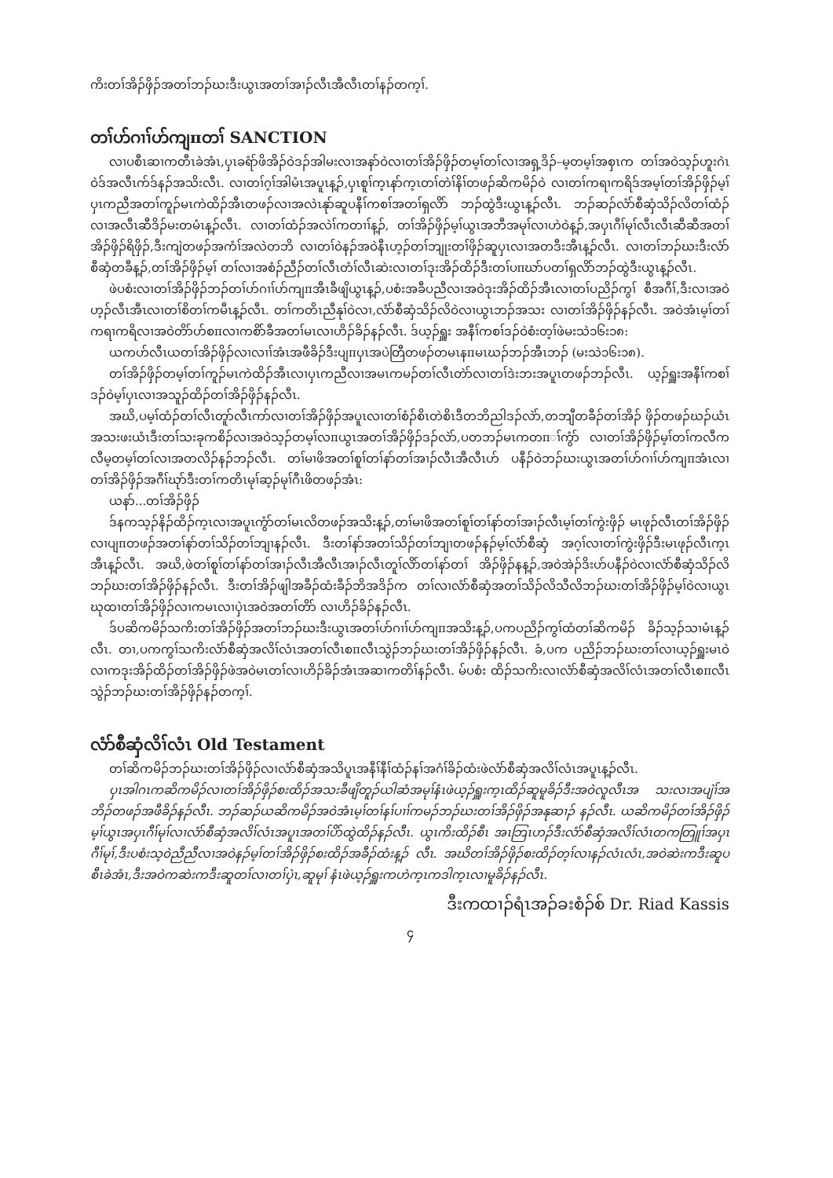ကိးတၢ်အိၣ်ဖှိၣ်အတၢ်ဘၣ်ဃးဒီးယွၤအတၢ်အၢၣ်လီၤအီလီၤတၢ်နၣ်တက့ၢ်.
တၢ်ဟ်ဂၢၢ်ဟ်ကျπတၢ် SANCTION
လၢပစီၤဆၢကတီၤခဲအံၤ,ပှၤခရံာ်ဖိအိၣ်ဝဲဒၣ်အါမးလၢအနာ်ဝဲလၢတၢ်အိၣ်ဖှိၣ်တမ့ၢ်တၢ်လၢအရှ့ဒိၣ်–မ့တမ့ၢ်အစှၤက တၢ်အဝဲသ့ၣ်ဟူးဂဲၤဝဲဒ်အလီၤက်ဒ်နၣ်အသိးလီၤ. လၢတၢ်ဂ့ၢ်အါမံၤအပူၤန့ၣ်,ပှၤစူၢ်က့ၤနာ်က့ၤတၢ်တဲၢ်နိၢ်တဖၣ်ဆိကမိၣ်ဝဲ လၢတၢ်ကရၢကရိဒ်အမ့ၢ်တၢ်အိၣ်ဖှိၣ်မ့ၢ်ပှၤကညီအတၢ်ကူၣ်မၤကဲထိၣ်အီၤတဖၣ်လၢအလဲၤနုာ်ဆူပနီၢ်ကစၢ်အတၢ်ရှလိာ် ဘၣ်ထွဲဒီးယွၤန့ၣ်လီၤ. ဘၣ်ဆၣ်လံာ်စီဆှံသိၣ်လိတၢ်ထံၣ်လၢအလီၤဆီဒိၣ်မးတမံၤန့ၣ်လီၤ. လၢတၢ်ထံၣ်အလဲၢ်ကတၢၢ်န့ၣ်, တၢ်အိၣ်ဖှိၣ်မ့ၢ်ယွၤအဘီအမုၢ်လၢဟဲဝဲန့ၣ်,အပှၤဂီၢ်မုၢ်လီၤလီၤဆီဆီအတၢ်အိၣ်ဖှိၣ်ရိဖှိၣ်,ဒီးကျဲတဖၣ်အကံၢ်အလဲတဘိ လၢတၢ်ဝဲနၣ်အဝဲနီၤဟ့ၣ်တၢ်ဘျုးတၢ်ဖှိၣ်ဆူပှၤလၢအတဒီးအီၤန့ၣ်လီၤ. လၢတၢ်ဘၣ်ဃးဒီးလံာ်စီဆှံတခီန့ၣ်,တၢ်အိၣ်ဖှိၣ်မ့ၢ် တၢ်လၢအစံၣ်ညီၣ်တၢ်လီၤတံၢ်လီၤဆဲးလၢတၢ်ဒုးအိၣ်ထိၣ်ဒီးတၢ်ပπဃာ်ပတၢ်ရှလိာ်ဘၣ်ထွဲဒီးယွၤန့ၣ်လီၤ.
ဖဲပစံးလၢတၢ်အိၣ်ဖှိၣ်ဘၣ်တၢ်ဟ်ဂၢၢ်ဟ်ကျπအီၤခီဖျိယွၤန့ၣ်,ပစံးအခီပညီလၢအဝဲဒုးအိၣ်ထိၣ်အီၤလၢတၢ်ပညိၣ်ကွၢ် စီအဂီၢ်,ဒီးလၢအဝဲဟ့ၣ်လီၤအီၤလၢတၢ်စိတၢ်ကမီၤန့ၣ်လီၤ. တၢ်ကတိၤညီနုၢ်ဝဲလၢ,လံာ်စီဆှံသိၣ်လိဝဲလၢယွၤဘၣ်အသး လၢတၢ်အိၣ်ဖှိၣ်နၣ်လီၤ. အဝဲအံၤမ့ၢ်တၢ်ကရၢကရိလၢအဝဲတိာ်ဟ်စπလၢကစိာ်ခီအတၢ်မၤလၢဟိၣ်ခိၣ်နၣ်လီၤ. ဒ်ယ့ၣ်ရှူး အနီၢ်ကစၢ်ဒၣ်ဝဲစံးတ့ၢ်ဖဲမးသဲ၁၆း၁၈:
ယကဟ်လီၤယတၢ်အိၣ်ဖှိၣ်လၢလၢၢ်အံၤအဖီခိၣ်ဒီးပျπပှၤအပဲတြီတဖၣ်တမၤနπမၤဃၣ်ဘၣ်အီၤဘၣ် (မးသဲ၁၆း၁၈).
တၢ်အိၣ်ဖှိၣ်တမ့ၢ်တၢ်ကူၣ်မၤကဲထိၣ်အီၤလၢပှၤကညီလၢအမၤကမၣ်တၢ်လီၤတဲာ်လၢတၢ်ဒဲးဘးအပူၤတဖၣ်ဘၣ်လီၤ. ယ့ၣ်ရှူးအနီၢ်ကစၢ်ဒၣ်ဝဲမ့ၢ်ပှၤလၢအသူၣ်ထိၣ်တၢ်အိၣ်ဖှိၣ်နၣ်လီၤ.
အဃိ,ပမ့ၢ်ထံၣ်တၢ်လီၤတူာ်လီၤကာ်လၢတၢ်အိၣ်ဖှိၣ်အပူၤလၢတၢ်စံၣ်စိၤတဲစိၤဒီတဘိညါဒၣ်လဲာ်,တဘျီတခီၣ်တၢ်အိၣ် ဖှိၣ်တဖၣ်ဃၣ်ယံၤအသးဖးယံၤဒီးတၢ်သးခုကစိၣ်လၢအဝဲသ့ၣ်တမ့ၢ်လπယွၤအတၢ်အိၣ်ဖှိၣ်ဒၣ်လဲာ်,ပတဘၣ်မၤကတπၢ်ကွံာ် လၢတၢ်အိၣ်ဖှိၣ်မ့ၢ်တၢ်ကလီကလီမ့တမ့ၢ်တၢ်လၢအတလိၣ်နၣ်ဘၣ်လီၤ. တၢ်မၢဖိအတၢ်စူၢ်တၢ်နာ်တၢ်အၢၣ်လီၤအီလီၤဟ် ပနီၣ်ဝဲဘၣ်ဃးယွၤအတၢ်ဟ်ဂၢၢ်ဟ်ကျπအံၤလၢတၢ်အိၣ်ဖှိၣ်အဂီၢ်ဃုာ်ဒီးတၢ်ကတိၤမုၢ်ဆ့ၣ်မုၢ်ဂီၤဖိတဖၣ်အံၤ:
ယနာ်...တၢ်အိၣ်ဖှိၣ်
ဒ်နကသ့ၣ်နိၣ်ထိၣ်က့ၤလၢအပူၤကွံာ်တၢ်မၤလိတဖၣ်အသိးန့ၣ်,တၢ်မၢဖိအတၢ်စူၢ်တၢ်နာ်တၢ်အၢၣ်လီၤမ့ၢ်တၢ်ကွဲးဖှိၣ် မၤဖုၣ်လီၤတၢ်အိၣ်ဖှိၣ်လၢပျπတဖၣ်အတၢ်နာ်တၢ်သိၣ်တၢ်ဘျၢနၣ်လီၤ. ဒီးတၢ်နာ်အတၢ်သိၣ်တၢ်ဘျၢတဖၣ်နၣ်မ့ၢ်လံာ်စီဆှံ အဂ့ၢ်လၢတၢ်ကွဲးဖှိၣ်ဒီးမၤဖုၣ်လီၤက့ၤအီၤန့ၣ်လီၤ. အဃိ,ဖဲတၢ်စူၢ်တၢ်နာ်တၢ်အၢၣ်လီၤအီလီၤအၢၣ်လီၤတူၢ်လိာ်တၢ်နာ်တၢ် အိၣ်ဖှိၣ်နန့ၣ်,အဝဲအဲၣ်ဒိးဟ်ပနီၣ်ဝဲလၢလံာ်စီဆှံသိၣ်လိဘၣ်ဃးတၢ်အိၣ်ဖှိၣ်နၣ်လီၤ. ဒီးတၢ်အိၣ်ဖျါအခီၣ်ထံးခီၣ်ဘိအဒိၣ်က တၢ်လၢလံာ်စီဆှံအတၢ်သိၣ်လိသီလိဘၣ်ဃးတၢ်အိၣ်ဖှိၣ်မ့ၢ်ဝဲလၢယွၤဃုထၢတၢ်အိၣ်ဖှိၣ်လၢကမၤလၢပှဲၤအဝဲအတၢ်တိာ် လၢဟိၣ်ခိၣ်နၣ်လီၤ.
ဒ်ပဆိကမိၣ်သကိးတၢ်အိၣ်ဖှိၣ်အတၢ်ဘၣ်ဃးဒီးယွၤအတၢ်ဟ်ဂၢၢ်ဟ်ကျπအသိးန့ၣ်,ပကပညိၣ်ကွၢ်ထံတၢ်ဆိကမိၣ် ခိၣ်သ့ၣ်သၢမံၤန့ၣ်လီၤ. တၢ,ပကကွၢ်သကိးလံာ်စီဆှံအလိၢ်လံၤအတၢ်လီၤစπလီၤသွဲၣ်ဘၣ်ဃးတၢ်အိၣ်ဖှိၣ်နၣ်လီၤ. ခံ,ပက ပညိၣ်ဘၣ်ဃးတၢ်လၢယ့ၣ်ရှူးမၤဝဲလၢကဒုးအိၣ်ထိၣ်တၢ်အိၣ်ဖှိၣ်ဖဲအဝဲမၤတၢ်လၢဟိၣ်ခိၣ်အံၤအဆၢကတိၢ်နၣ်လီၤ. မ်ပစံး ထိၣ်သကိးလၢလံာ်စီဆှံအလိၢ်လံၤအတၢ်လီၤစπလီၤသွဲၣ်ဘၣ်ဃးတၢ်အိၣ်ဖှိၣ်နၣ်တက့ၢ်.
လံာ်စီဆှံလိၢ်လံၤ Old Testament
တၢ်ဆိကမိၣ်ဘၣ်ဃးတၢ်အိၣ်ဖှိၣ်လၢလံာ်စီဆှံအသိပူၤအနီၢ်နီၢ်ထံၣ်နၢ်အဂံၢ်ခိၣ်ထံးဖဲလံာ်စီဆှံအလိၢ်လံၤအပူၤန့ၣ်လီၤ.
ပှၤအါဂၤကဆိကမိၣ်လၢတၢ်အိၣ်ဖှိၣ်စးထိၣ်အသးခီဖျိတူၣ်ယါဆံအမုၢ်နံၤဖဲယ့ၣ်ရှူးက့ၤထိၣ်ဆူမူခိၣ်ဒီးအဝဲလူလီၤအ သးလၢအပျဲၢ်အဘိၣ်တဖၣ်အဖီခိၣ်နၣ်လီၤ. ဘၣ်ဆၣ်ယဆိကမိၣ်အဝဲအံၤမ့ၢ်တၢ်နၢ်ပၢၢ်ကမၣ်ဘၣ်ဃးတၢ်အိၣ်ဖှိၣ်အနုဆၢၣ် နၣ်လီၤ. ယဆိကမိၣ်တၢ်အိၣ်ဖှိၣ်မ့ၢ်ယွၤအပှၤဂီၢ်မုၢ်လၢလံာ်စီဆှံအလိၢ်လံၤအပူၤအတၢ်ပိာ်ထွဲထိၣ်နၣ်လီၤ. ယွၤကိးထိၣ်စီၤ အၤဘြၤဟၣ်ဒီးလံာ်စီဆှံအလိၢ်လံၤတကတြူၢ်အပှၤဂီၢ်မုၢ်,ဒီးပစံးသ့ဝဲညီညီလၢအဝဲနၣ်မ့ၢ်တၢ်အိၣ်ဖှိၣ်စးထိၣ်အခီၣ်ထံးန့ၣ် လီၤ. အဃိတၢ်အိၣ်ဖှိၣ်စးထိၣ်တ့ၢ်လၢနၣ်လံၤလံၤ,အဝဲဆဲးကဒီးဆူပစီၤခဲအံၤ,ဒီးအဝဲကဆဲးကဒီးဆူတၢ်လၢတၢ်ပှဲၤ,ဆူမုၢ် နံၤဖဲယ့ၣ်ရှူးကဟဲက့ၤကဒါက့ၤလၢမူခိၣ်နၣ်လီၤ.
ဒီးကထၢၣ်ရံၤအၣ်ခးစံၣ်စ် Dr. Riad Kassis
၄